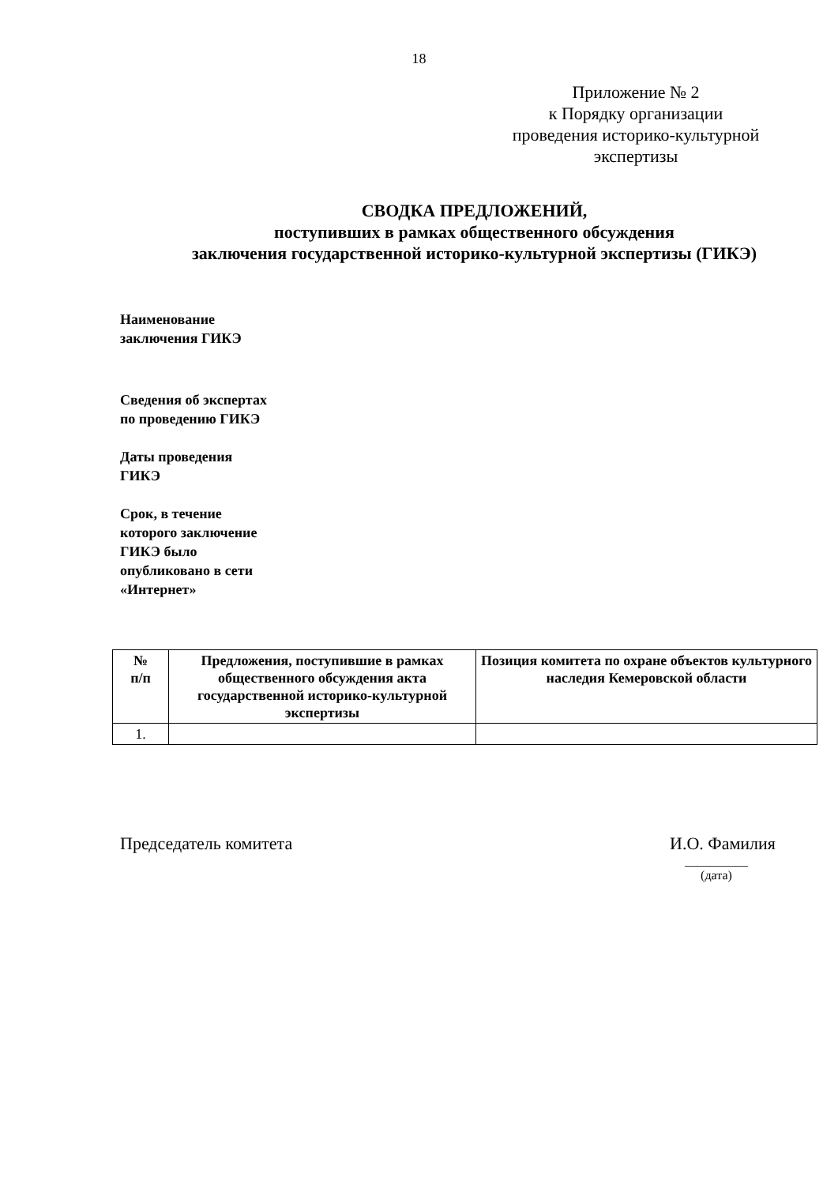18
Приложение № 2
к Порядку организации
проведения историко-культурной
экспертизы
СВОДКА ПРЕДЛОЖЕНИЙ,
поступивших в рамках общественного обсуждения
заключения государственной историко-культурной экспертизы (ГИКЭ)
Наименование
заключения ГИКЭ
Сведения об экспертах
по проведению ГИКЭ
Даты проведения
ГИКЭ
Срок, в течение
которого заключение
ГИКЭ было
опубликовано в сети
«Интернет»
| № п/п | Предложения, поступившие в рамках общественного обсуждения акта государственной историко-культурной экспертизы | Позиция комитета по охране объектов культурного наследия Кемеровской области |
| --- | --- | --- |
| 1. | | |
Председатель комитета И.О. Фамилия
__________
(дата)